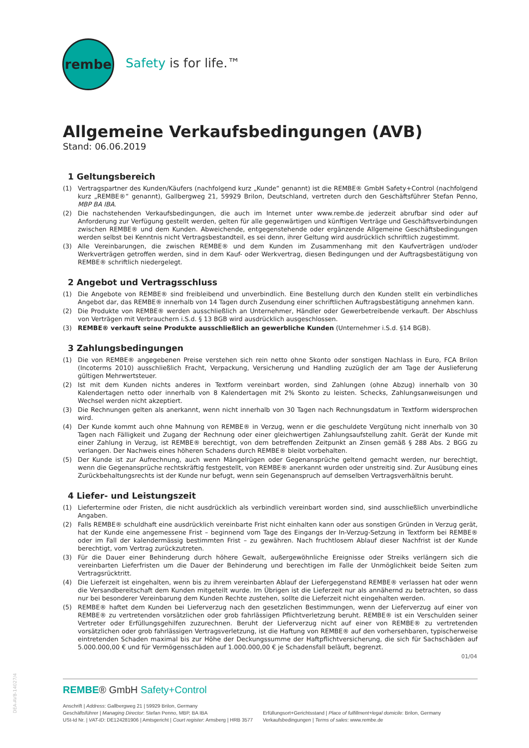rembe
Safety is for life.™
Allgemeine Verkaufsbedingungen (AVB)
Stand: 06.06.2019
1 Geltungsbereich
(1) Vertragspartner des Kunden/Käufers (nachfolgend kurz „Kunde“ genannt) ist die REMBE® GmbH Safety+Control (nachfolgend kurz „REMBE®“ genannt), Gallbergweg 21, 59929 Brilon, Deutschland, vertreten durch den Geschäftsführer Stefan Penno, MBP BA IBA.
(2) Die nachstehenden Verkaufsbedingungen, die auch im Internet unter www.rembe.de jederzeit abrufbar sind oder auf Anforderung zur Verfügung gestellt werden, gelten für alle gegenwärtigen und künftigen Verträge und Geschäftsverbindungen zwischen REMBE® und dem Kunden. Abweichende, entgegenstehende oder ergänzende Allgemeine Geschäftsbedingungen werden selbst bei Kenntnis nicht Vertragsbestandteil, es sei denn, ihrer Geltung wird ausdrücklich schriftlich zugestimmt.
(3) Alle Vereinbarungen, die zwischen REMBE® und dem Kunden im Zusammenhang mit den Kaufverträgen und/oder Werkverträgen getroffen werden, sind in dem Kauf- oder Werkvertrag, diesen Bedingungen und der Auftragsbestätigung von REMBE® schriftlich niedergelegt.
2 Angebot und Vertragsschluss
(1) Die Angebote von REMBE® sind freibleibend und unverbindlich. Eine Bestellung durch den Kunden stellt ein verbindliches Angebot dar, das REMBE® innerhalb von 14 Tagen durch Zusendung einer schriftlichen Auftragsbestätigung annehmen kann.
(2) Die Produkte von REMBE® werden ausschließlich an Unternehmer, Händler oder Gewerbetreibende verkauft. Der Abschluss von Verträgen mit Verbrauchern i.S.d. § 13 BGB wird ausdrücklich ausgeschlossen.
(3) REMBE® verkauft seine Produkte ausschließlich an gewerbliche Kunden (Unternehmer i.S.d. §14 BGB).
3 Zahlungsbedingungen
(1) Die von REMBE® angegebenen Preise verstehen sich rein netto ohne Skonto oder sonstigen Nachlass in Euro, FCA Brilon (Incoterms 2010) ausschließlich Fracht, Verpackung, Versicherung und Handling zuzüglich der am Tage der Auslieferung gültigen Mehrwertsteuer.
(2) Ist mit dem Kunden nichts anderes in Textform vereinbart worden, sind Zahlungen (ohne Abzug) innerhalb von 30 Kalendertagen netto oder innerhalb von 8 Kalendertagen mit 2% Skonto zu leisten. Schecks, Zahlungsanweisungen und Wechsel werden nicht akzeptiert.
(3) Die Rechnungen gelten als anerkannt, wenn nicht innerhalb von 30 Tagen nach Rechnungsdatum in Textform widersprochen wird.
(4) Der Kunde kommt auch ohne Mahnung von REMBE® in Verzug, wenn er die geschuldete Vergütung nicht innerhalb von 30 Tagen nach Fälligkeit und Zugang der Rechnung oder einer gleichwertigen Zahlungsaufstellung zahlt. Gerät der Kunde mit einer Zahlung in Verzug, ist REMBE® berechtigt, von dem betreffenden Zeitpunkt an Zinsen gemäß § 288 Abs. 2 BGG zu verlangen. Der Nachweis eines höheren Schadens durch REMBE® bleibt vorbehalten.
(5) Der Kunde ist zur Aufrechnung, auch wenn Mängelrügen oder Gegenansprüche geltend gemacht werden, nur berechtigt, wenn die Gegenansprüche rechtskräftig festgestellt, von REMBE® anerkannt wurden oder unstreitig sind. Zur Ausübung eines Zurückbehaltungsrechts ist der Kunde nur befugt, wenn sein Gegenanspruch auf demselben Vertragsverhältnis beruht.
4 Liefer- und Leistungszeit
(1) Liefertermine oder Fristen, die nicht ausdrücklich als verbindlich vereinbart worden sind, sind ausschließlich unverbindliche Angaben.
(2) Falls REMBE® schuldhaft eine ausdrücklich vereinbarte Frist nicht einhalten kann oder aus sonstigen Gründen in Verzug gerät, hat der Kunde eine angemessene Frist – beginnend vom Tage des Eingangs der In-Verzug-Setzung in Textform bei REMBE® oder im Fall der kalendermässig bestimmten Frist – zu gewähren. Nach fruchtlosem Ablauf dieser Nachfrist ist der Kunde berechtigt, vom Vertrag zurückzutreten.
(3) Für die Dauer einer Behinderung durch höhere Gewalt, außergewöhnliche Ereignisse oder Streiks verlängern sich die vereinbarten Lieferfristen um die Dauer der Behinderung und berechtigen im Falle der Unmöglichkeit beide Seiten zum Vertragsrücktritt.
(4) Die Lieferzeit ist eingehalten, wenn bis zu ihrem vereinbarten Ablauf der Liefergegenstand REMBE® verlassen hat oder wenn die Versandbereitschaft dem Kunden mitgeteilt wurde. Im Übrigen ist die Lieferzeit nur als annähernd zu betrachten, so dass nur bei besonderer Vereinbarung dem Kunden Rechte zustehen, sollte die Lieferzeit nicht eingehalten werden.
(5) REMBE® haftet dem Kunden bei Lieferverzug nach den gesetzlichen Bestimmungen, wenn der Lieferverzug auf einer von REMBE® zu vertretenden vorsätzlichen oder grob fahrlässigen Pflichtverletzung beruht. REMBE® ist ein Verschulden seiner Vertreter oder Erfüllungsgehilfen zuzurechnen. Beruht der Lieferverzug nicht auf einer von REMBE® zu vertretenden vorsätzlichen oder grob fahrlässigen Vertragsverletzung, ist die Haftung von REMBE® auf den vorhersehbaren, typischerweise eintretenden Schaden maximal bis zur Höhe der Deckungssumme der Haftpflichtversicherung, die sich für Sachschäden auf 5.000.000,00 € und für Vermögensschäden auf 1.000.000,00 € je Schadensfall beläuft, begrenzt.
01/04
DEA-AVB-14027/4
REMBE® GmbH Safety+Control
Anschrift | Address: Gallbergweg 21 | 59929 Brilon, Germany
Geschäftsführer | Managing Director: Stefan Penno, MBP, BA IBA
USt-Id Nr. | VAT-ID: DE124281906 | Amtsgericht | Court register: Arnsberg | HRB 3577
Erfüllungsort+Gerichtsstand | Place of fulfillment+legal domicile: Brilon, Germany
Verkaufsbedingungen | Terms of sales: www.rembe.de